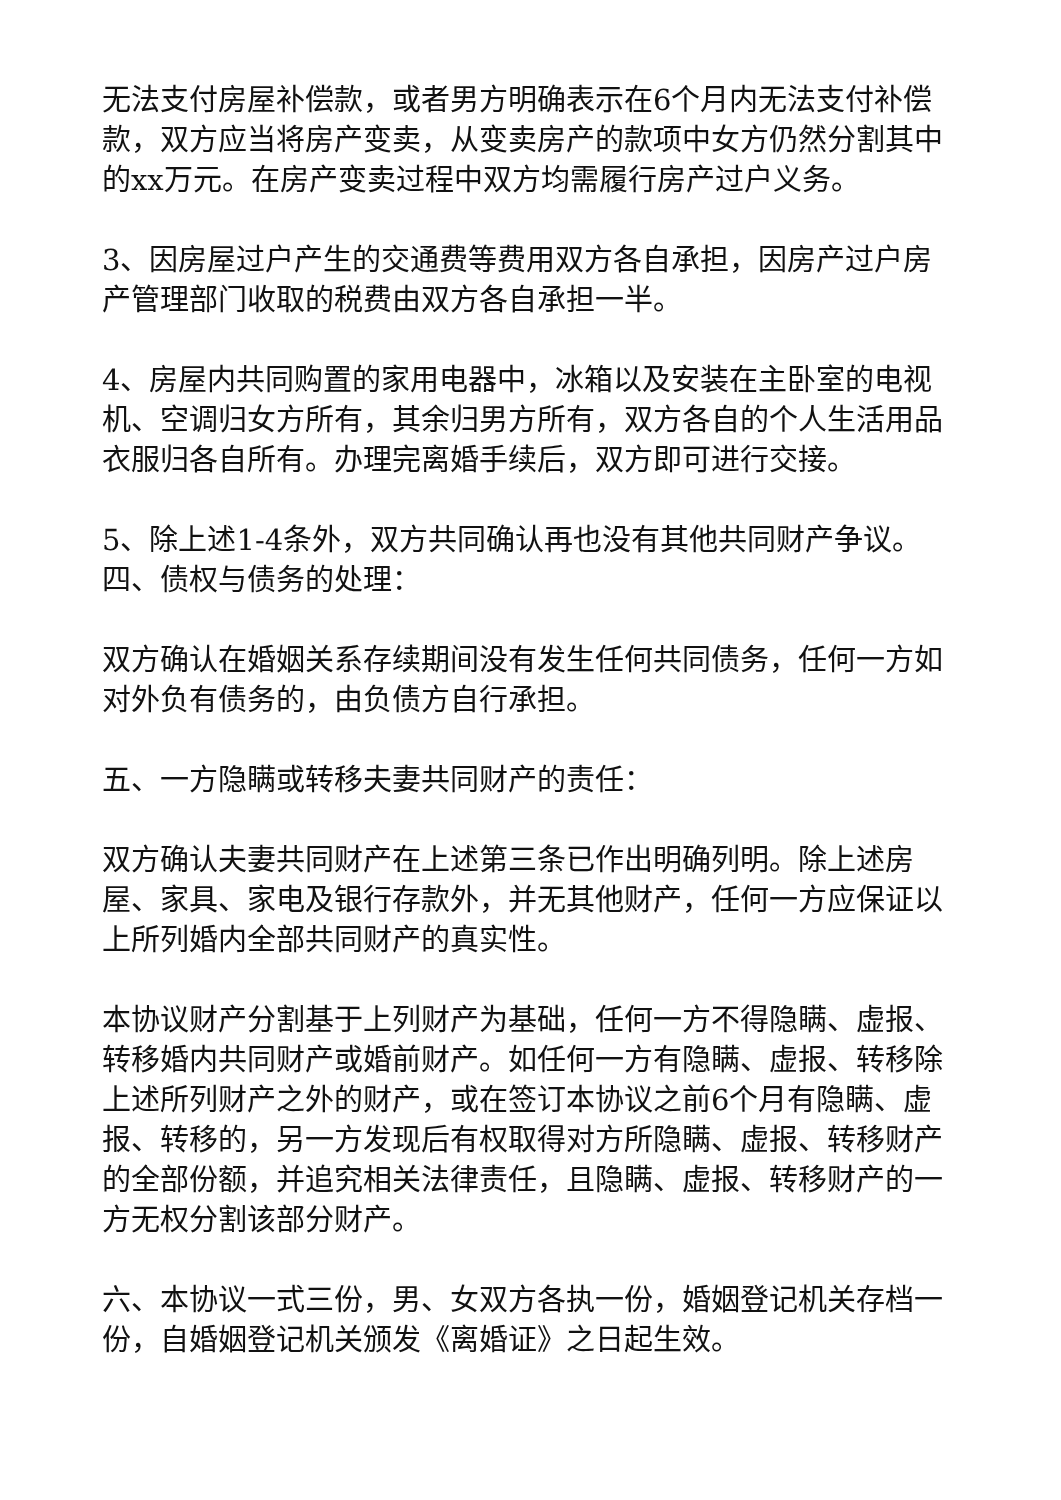无法支付房屋补偿款，或者男方明确表示在6个月内无法支付补偿款，双方应当将房产变卖，从变卖房产的款项中女方仍然分割其中的xx万元。在房产变卖过程中双方均需履行房产过户义务。
3、因房屋过户产生的交通费等费用双方各自承担，因房产过户房产管理部门收取的税费由双方各自承担一半。
4、房屋内共同购置的家用电器中，冰箱以及安装在主卧室的电视机、空调归女方所有，其余归男方所有，双方各自的个人生活用品衣服归各自所有。办理完离婚手续后，双方即可进行交接。
5、除上述1-4条外，双方共同确认再也没有其他共同财产争议。四、债权与债务的处理：
双方确认在婚姻关系存续期间没有发生任何共同债务，任何一方如对外负有债务的，由负债方自行承担。
五、一方隐瞒或转移夫妻共同财产的责任：
双方确认夫妻共同财产在上述第三条已作出明确列明。除上述房屋、家具、家电及银行存款外，并无其他财产，任何一方应保证以上所列婚内全部共同财产的真实性。
本协议财产分割基于上列财产为基础，任何一方不得隐瞒、虚报、转移婚内共同财产或婚前财产。如任何一方有隐瞒、虚报、转移除上述所列财产之外的财产，或在签订本协议之前6个月有隐瞒、虚报、转移的，另一方发现后有权取得对方所隐瞒、虚报、转移财产的全部份额，并追究相关法律责任，且隐瞒、虚报、转移财产的一方无权分割该部分财产。
六、本协议一式三份，男、女双方各执一份，婚姻登记机关存档一份，自婚姻登记机关颁发《离婚证》之日起生效。